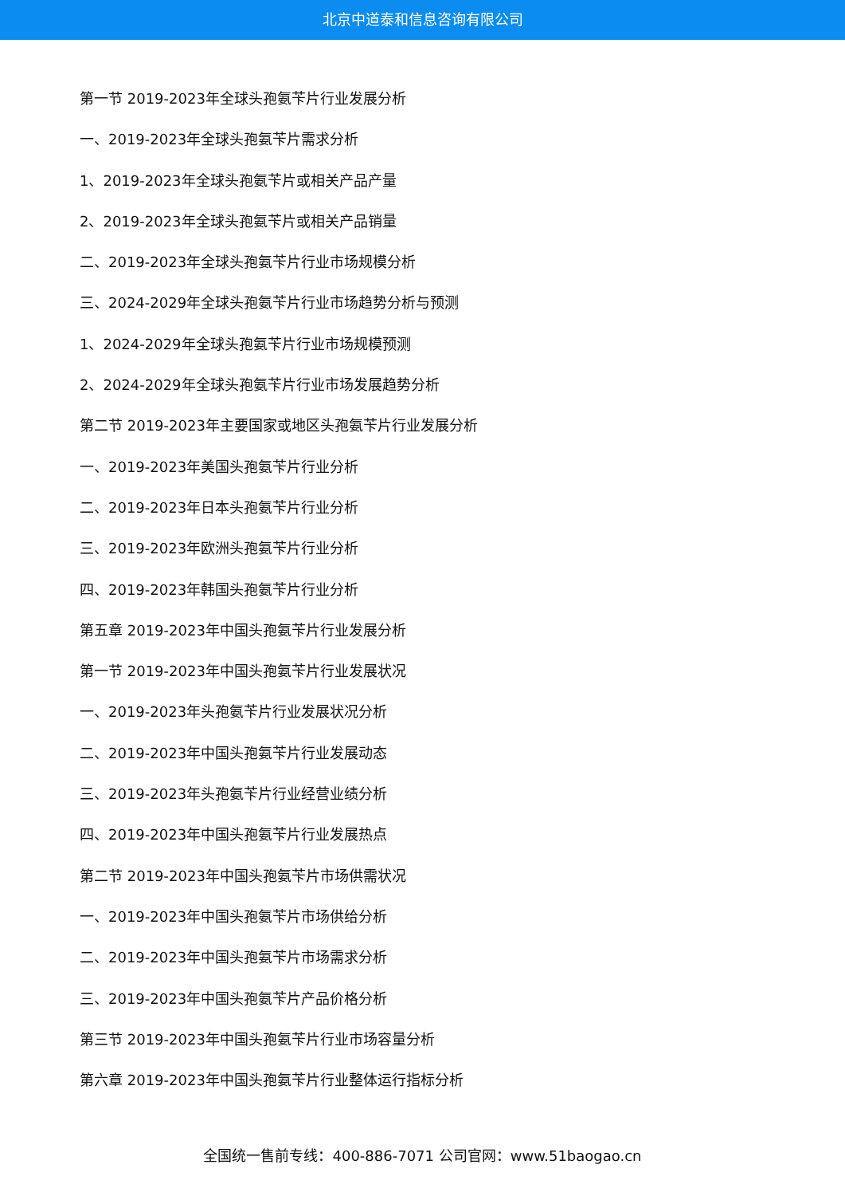北京中道泰和信息咨询有限公司
第一节 2019-2023年全球头孢氨苄片行业发展分析
一、2019-2023年全球头孢氨苄片需求分析
1、2019-2023年全球头孢氨苄片或相关产品产量
2、2019-2023年全球头孢氨苄片或相关产品销量
二、2019-2023年全球头孢氨苄片行业市场规模分析
三、2024-2029年全球头孢氨苄片行业市场趋势分析与预测
1、2024-2029年全球头孢氨苄片行业市场规模预测
2、2024-2029年全球头孢氨苄片行业市场发展趋势分析
第二节 2019-2023年主要国家或地区头孢氨苄片行业发展分析
一、2019-2023年美国头孢氨苄片行业分析
二、2019-2023年日本头孢氨苄片行业分析
三、2019-2023年欧洲头孢氨苄片行业分析
四、2019-2023年韩国头孢氨苄片行业分析
第五章 2019-2023年中国头孢氨苄片行业发展分析
第一节 2019-2023年中国头孢氨苄片行业发展状况
一、2019-2023年头孢氨苄片行业发展状况分析
二、2019-2023年中国头孢氨苄片行业发展动态
三、2019-2023年头孢氨苄片行业经营业绩分析
四、2019-2023年中国头孢氨苄片行业发展热点
第二节 2019-2023年中国头孢氨苄片市场供需状况
一、2019-2023年中国头孢氨苄片市场供给分析
二、2019-2023年中国头孢氨苄片市场需求分析
三、2019-2023年中国头孢氨苄片产品价格分析
第三节 2019-2023年中国头孢氨苄片行业市场容量分析
第六章 2019-2023年中国头孢氨苄片行业整体运行指标分析
全国统一售前专线：400-886-7071 公司官网：www.51baogao.cn